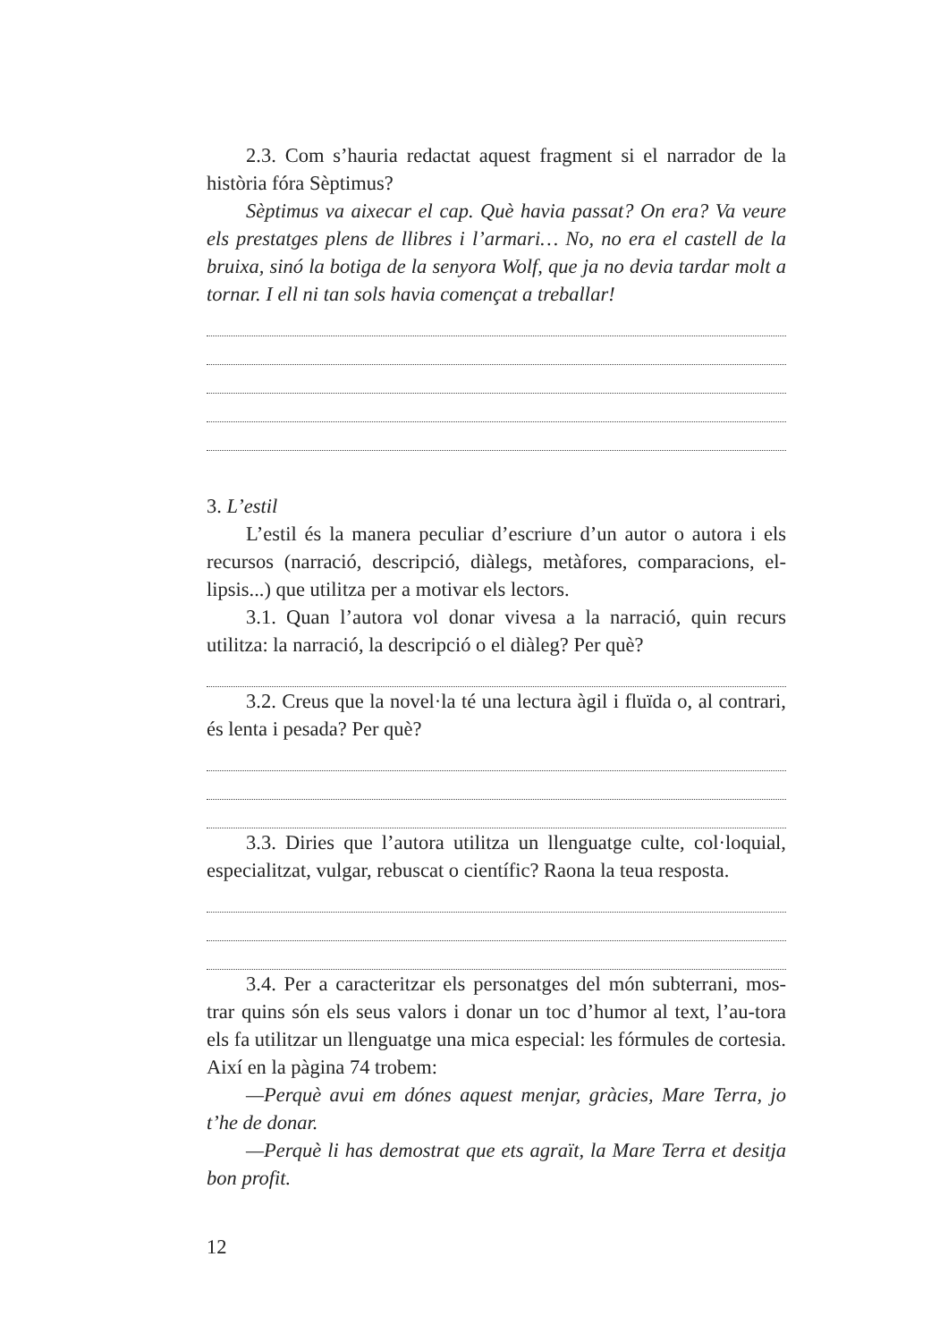2.3. Com s’hauria redactat aquest fragment si el narrador de la història fóra Sèptimus?
Sèptimus va aixecar el cap. Què havia passat? On era? Va veure els prestatges plens de llibres i l’armari… No, no era el castell de la bruixa, sinó la botiga de la senyora Wolf, que ja no devia tardar molt a tornar. I ell ni tan sols havia començat a treballar!
3. L’estil
L’estil és la manera peculiar d’escriure d’un autor o autora i els recursos (narració, descripció, diàlegs, metàfores, comparacions, el-lipsis...) que utilitza per a motivar els lectors.
3.1. Quan l’autora vol donar vivesa a la narració, quin recurs utilitza: la narració, la descripció o el diàleg? Per què?
3.2. Creus que la novel·la té una lectura àgil i fluïda o, al contrari, és lenta i pesada? Per què?
3.3. Diries que l’autora utilitza un llenguatge culte, col·loquial, especialitzat, vulgar, rebuscat o científic? Raona la teua resposta.
3.4. Per a caracteritzar els personatges del món subterrani, mos-trar quins són els seus valors i donar un toc d’humor al text, l’au-tora els fa utilitzar un llenguatge una mica especial: les fórmules de cortesia. Així en la pàgina 74 trobem:
—Perquè avui em dónes aquest menjar, gràcies, Mare Terra, jo t’he de donar.
—Perquè li has demostrat que ets agraït, la Mare Terra et desitja bon profit.
12